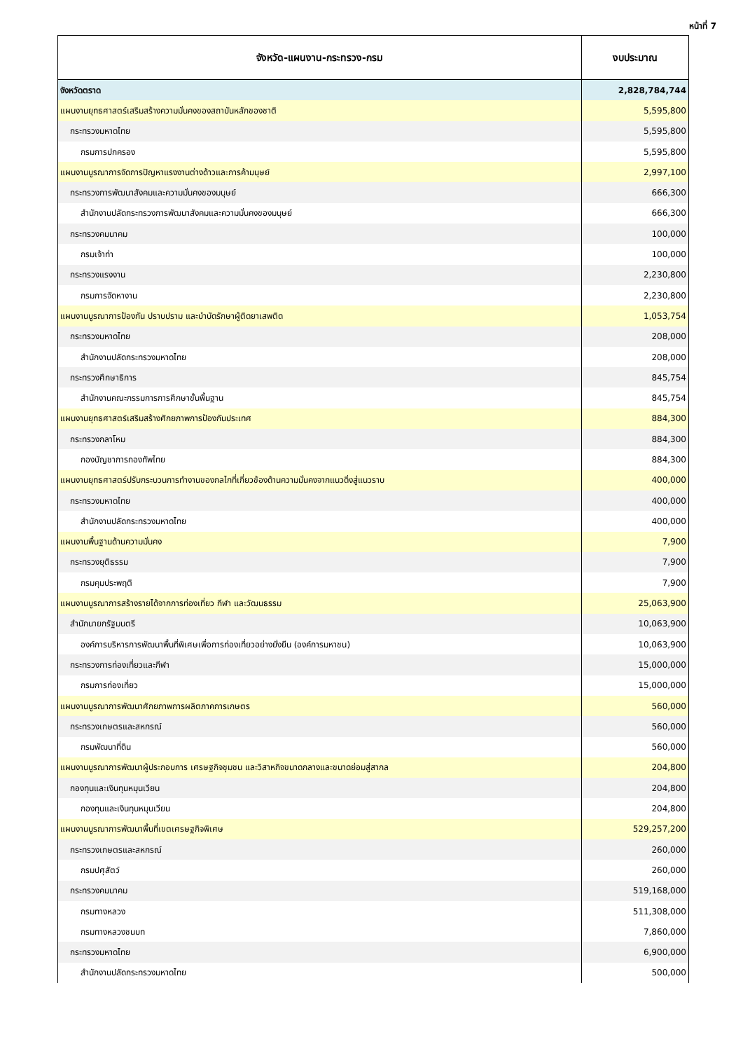หน้าที่ 7
| จังหวัด-แผนงาน-กระทรวง-กรม | งบประมาณ |
| --- | --- |
| จังหวัดตราด | 2,828,784,744 |
| แผนงานยุทธศาสตร์เสริมสร้างความมั่นคงของสถาบันหลักของชาติ | 5,595,800 |
| กระทรวงมหาดไทย | 5,595,800 |
| กรมการปกครอง | 5,595,800 |
| แผนงานบูรณาการจัดการปัญหาแรงงานต่างด้าวและการค้ามนุษย์ | 2,997,100 |
| กระทรวงการพัฒนาสังคมและความมั่นคงของมนุษย์ | 666,300 |
| สำนักงานปลัดกระทรวงการพัฒนาสังคมและความมั่นคงของมนุษย์ | 666,300 |
| กระทรวงคมนาคม | 100,000 |
| กรมเจ้าท่า | 100,000 |
| กระทรวงแรงงาน | 2,230,800 |
| กรมการจัดหางาน | 2,230,800 |
| แผนงานบูรณาการป้องกัน ปราบปราม และบำบัดรักษาผู้ติดยาเสพติด | 1,053,754 |
| กระทรวงมหาดไทย | 208,000 |
| สำนักงานปลัดกระทรวงมหาดไทย | 208,000 |
| กระทรวงศึกษาธิการ | 845,754 |
| สำนักงานคณะกรรมการการศึกษาขั้นพื้นฐาน | 845,754 |
| แผนงานยุทธศาสตร์เสริมสร้างศักยภาพการป้องกันประเทศ | 884,300 |
| กระทรวงกลาโหม | 884,300 |
| กองบัญชาการกองทัพไทย | 884,300 |
| แผนงานยุทธศาสตร์ปรับกระบวนการทำงานของกลไกที่เกี่ยวข้องด้านความมั่นคงจากแนวดิ่งสู่แนวราบ | 400,000 |
| กระทรวงมหาดไทย | 400,000 |
| สำนักงานปลัดกระทรวงมหาดไทย | 400,000 |
| แผนงานพื้นฐานด้านความมั่นคง | 7,900 |
| กระทรวงยุติธรรม | 7,900 |
| กรมคุมประพฤติ | 7,900 |
| แผนงานบูรณาการสร้างรายได้จากการท่องเที่ยว กีฬา และวัฒนธรรม | 25,063,900 |
| สำนักนายกรัฐมนตรี | 10,063,900 |
| องค์การบริหารการพัฒนาพื้นที่พิเศษเพื่อการท่องเที่ยวอย่างยั่งยืน (องค์การมหาชน) | 10,063,900 |
| กระทรวงการท่องเที่ยวและกีฬา | 15,000,000 |
| กรมการท่องเที่ยว | 15,000,000 |
| แผนงานบูรณาการพัฒนาศักยภาพการผลิตภาคการเกษตร | 560,000 |
| กระทรวงเกษตรและสหกรณ์ | 560,000 |
| กรมพัฒนาที่ดิน | 560,000 |
| แผนงานบูรณาการพัฒนาผู้ประกอบการ เศรษฐกิจชุมชน และวิสาหกิจขนาดกลางและขนาดย่อมสู่สากล | 204,800 |
| กองทุนและเงินทุนหมุนเวียน | 204,800 |
| กองทุนและเงินทุนหมุนเวียน | 204,800 |
| แผนงานบูรณาการพัฒนาพื้นที่เขตเศรษฐกิจพิเศษ | 529,257,200 |
| กระทรวงเกษตรและสหกรณ์ | 260,000 |
| กรมปศุสัตว์ | 260,000 |
| กระทรวงคมนาคม | 519,168,000 |
| กรมทางหลวง | 511,308,000 |
| กรมทางหลวงชนบท | 7,860,000 |
| กระทรวงมหาดไทย | 6,900,000 |
| สำนักงานปลัดกระทรวงมหาดไทย | 500,000 |